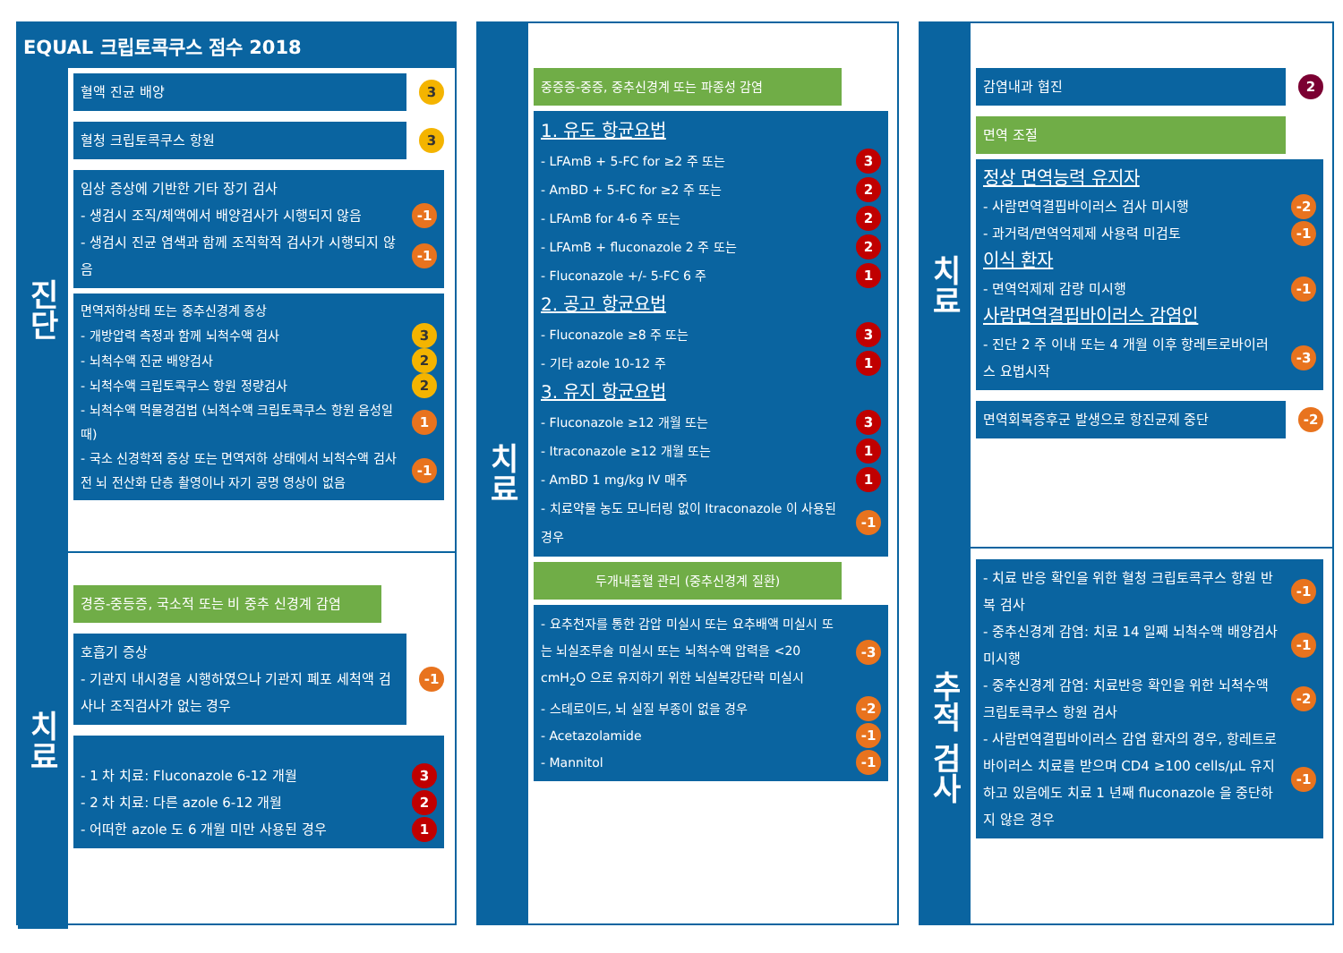EQUAL 크립토콕쿠스 점수 2018
진단
혈액 진균 배양
3
혈청 크립토콕쿠스 항원
3
임상 증상에 기반한 기타 장기 검사
- 생검시 조직/체액에서 배양검사가 시행되지 않음 -1
- 생검시 진균 염색과 함께 조직학적 검사가 시행되지 않음 -1
면역저하상태 또는 중추신경계 증상
- 개방압력 측정과 함께 뇌척수액 검사 3
- 뇌척수액 진균 배양검사 2
- 뇌척수액 크립토콕쿠스 항원 정량검사 2
- 뇌척수액 먹물경검법 (뇌척수액 크립토콕쿠스 항원 음성일 때) 1
- 국소 신경학적 증상 또는 면역저하 상태에서 뇌척수액 검사 전 뇌 전산화 단층 촬영이나 자기 공명 영상이 없음 -1
치료
경증-중등증, 국소적 또는 비 중추 신경계 감염
호흡기 증상
- 기관지 내시경을 시행하였으나 기관지 폐포 세척액 검사나 조직검사가 없는 경우
-1
- 1 차 치료: Fluconazole 6-12 개월 3
- 2 차 치료: 다른 azole 6-12 개월 2
- 어떠한 azole 도 6 개월 미만 사용된 경우 1
치료
중증증-중증, 중추신경계 또는 파종성 감염
1. 유도 항균요법
- LFAmB + 5-FC for ≥2 주 또는 3
- AmBD + 5-FC for ≥2 주 또는 2
- LFAmB for 4-6 주 또는 2
- LFAmB + fluconazole 2 주 또는 2
- Fluconazole +/- 5-FC 6 주 1
2. 공고 항균요법
- Fluconazole ≥8 주 또는 3
- 기타 azole 10-12 주 1
3. 유지 항균요법
- Fluconazole ≥12 개월 또는 3
- Itraconazole ≥12 개월 또는 1
- AmBD 1 mg/kg IV 매주 1
- 치료약물 농도 모니터링 없이 Itraconazole 이 사용된 경우 -1
두개내출혈 관리 (중추신경계 질환)
- 요추천자를 통한 감압 미실시 또는 요추배액 미실시 또는 뇌실조루술 미실시 또는 뇌척수액 압력을 <20 cmH<sub>2</sub>O 으로 유지하기 위한 뇌실복강단락 미실시 -3
- 스테로이드, 뇌 실질 부종이 없을 경우 -2
- Acetazolamide -1
- Mannitol -1
치료
감염내과 협진
2
면역 조절
정상 면역능력 유지자
- 사람면역결핍바이러스 검사 미시행 -2
- 과거력/면역억제제 사용력 미검토 -1
이식 환자
- 면역억제제 감량 미시행 -1
사람면역결핍바이러스 감염인
- 진단 2 주 이내 또는 4 개월 이후 항레트로바이러스 요법시작 -3
면역회복증후군 발생으로 항진균제 중단
-2
추적 검사
- 치료 반응 확인을 위한 혈청 크립토콕쿠스 항원 반복 검사 -1
- 중추신경계 감염: 치료 14 일째 뇌척수액 배양검사 미시행 -1
- 중추신경계 감염: 치료반응 확인을 위한 뇌척수액 크립토콕쿠스 항원 검사 -2
- 사람면역결핍바이러스 감염 환자의 경우, 항레트로바이러스 치료를 받으며 CD4 ≥100 cells/μL 유지하고 있음에도 치료 1 년째 fluconazole 을 중단하지 않은 경우 -1